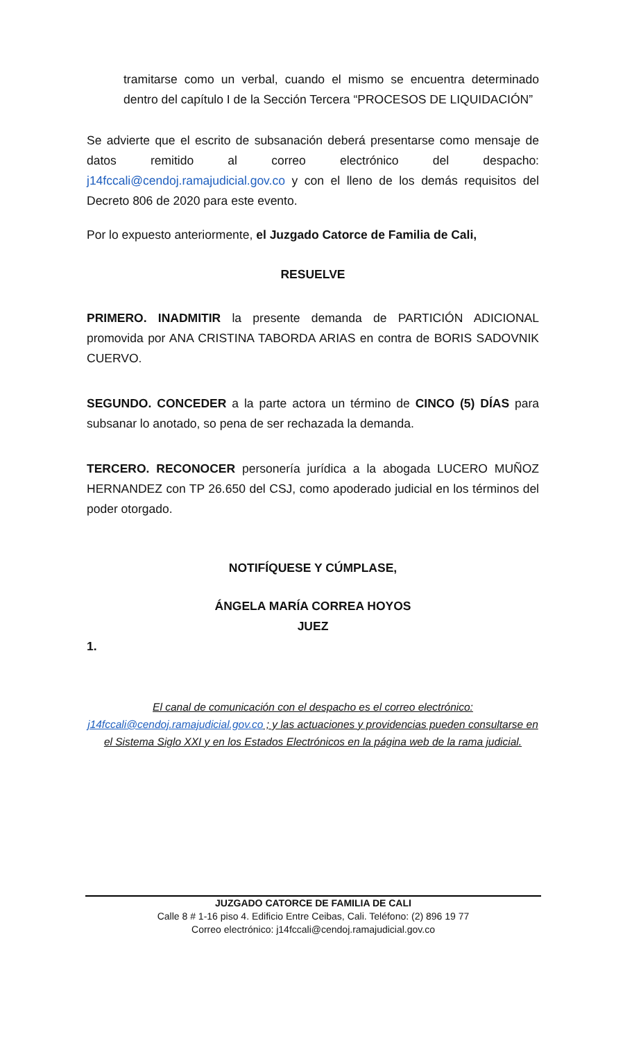tramitarse como un verbal, cuando el mismo se encuentra determinado dentro del capítulo I de la Sección Tercera “PROCESOS DE LIQUIDACIÓN”
Se advierte que el escrito de subsanación deberá presentarse como mensaje de datos remitido al correo electrónico del despacho: j14fccali@cendoj.ramajudicial.gov.co y con el lleno de los demás requisitos del Decreto 806 de 2020 para este evento.
Por lo expuesto anteriormente, el Juzgado Catorce de Familia de Cali,
RESUELVE
PRIMERO. INADMITIR la presente demanda de PARTICIÓN ADICIONAL promovida por ANA CRISTINA TABORDA ARIAS en contra de BORIS SADOVNIK CUERVO.
SEGUNDO. CONCEDER a la parte actora un término de CINCO (5) DÍAS para subsanar lo anotado, so pena de ser rechazada la demanda.
TERCERO. RECONOCER personería jurídica a la abogada LUCERO MUÑOZ HERNANDEZ con TP 26.650 del CSJ, como apoderado judicial en los términos del poder otorgado.
NOTIFÍQUESE Y CÚMPLASE,
ÁNGELA MARÍA CORREA HOYOS
JUEZ
1.
El canal de comunicación con el despacho es el correo electrónico:
j14fccali@cendoj.ramajudicial.gov.co ; y las actuaciones y providencias pueden consultarse en el Sistema Siglo XXI y en los Estados Electrónicos en la página web de la rama judicial.
JUZGADO CATORCE DE FAMILIA DE CALI
Calle 8 # 1-16 piso 4. Edificio Entre Ceibas, Cali. Teléfono: (2) 896 19 77
Correo electrónico: j14fccali@cendoj.ramajudicial.gov.co